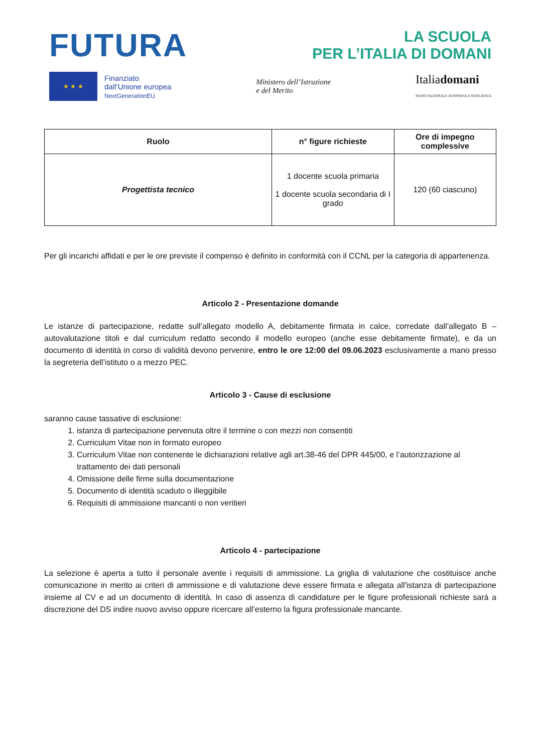FUTURA
LA SCUOLA
PER L’ITALIA DI DOMANI
★ ★ ★
Finanziato
dall’Unione europea
NextGenerationEU
Ministero dell’Istruzione
e del Merito
Italiadomani
PIANO NAZIONALE DI RIPRESA E RESILIENZA
| Ruolo | n° figure richieste | Ore di impegno complessive |
| --- | --- | --- |
| Progettista tecnico | 1 docente scuola primaria 1 docente scuola secondaria di I grado | 120 (60 ciascuno) |
Per gli incarichi affidati e per le ore previste il compenso è definito in conformità con il CCNL per la categoria di appartenenza.
Articolo 2 - Presentazione domande
Le istanze di partecipazione, redatte sull’allegato modello A, debitamente firmata in calce, corredate dall’allegato B – autovalutazione titoli e dal curriculum redatto secondo il modello europeo (anche esse debitamente firmate), e da un documento di identità in corso di validità devono pervenire, entro le ore 12:00 del 09.06.2023 esclusivamente a mano presso la segreteria dell’istituto o a mezzo PEC.
Articolo 3 - Cause di esclusione
saranno cause tassative di esclusione:
1. istanza di partecipazione pervenuta oltre il termine o con mezzi non consentiti
2. Curriculum Vitae non in formato europeo
3. Curriculum Vitae non contenente le dichiarazioni relative agli art.38-46 del DPR 445/00, e l’autorizzazione al trattamento dei dati personali
4. Omissione delle firme sulla documentazione
5. Documento di identità scaduto o illeggibile
6. Requisiti di ammissione mancanti o non veritieri
Articolo 4 - partecipazione
La selezione è aperta a tutto il personale avente i requisiti di ammissione. La griglia di valutazione che costituisce anche comunicazione in merito ai criteri di ammissione e di valutazione deve essere firmata e allegata all'istanza di partecipazione insieme al CV e ad un documento di identità. In caso di assenza di candidature per le figure professionali richieste sarà a discrezione del DS indire nuovo avviso oppure ricercare all’esterno la figura professionale mancante.